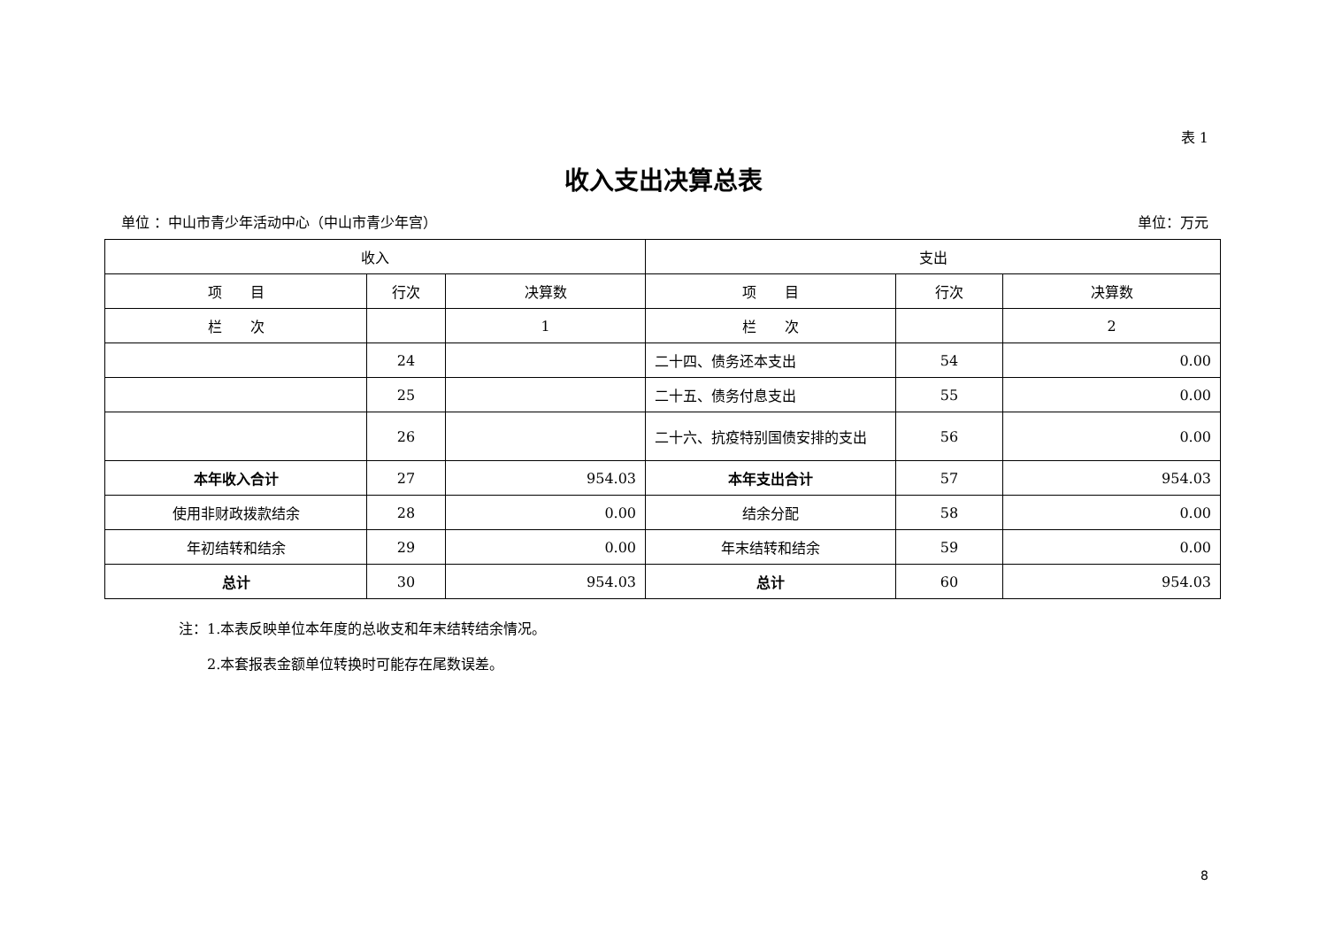表 1
收入支出决算总表
单位 ：中山市青少年活动中心（中山市青少年宫） 单位：万元
| 收入 | | | 支出 | | |
| 项 目 | 行次 | 决算数 | 项 目 | 行次 | 决算数 |
| 栏 次 | | 1 | 栏 次 | | 2 |
| | 24 | | 二十四、债务还本支出 | 54 | 0.00 |
| | 25 | | 二十五、债务付息支出 | 55 | 0.00 |
| | 26 | | 二十六、抗疫特别国债安排的支出 | 56 | 0.00 |
| 本年收入合计 | 27 | 954.03 | 本年支出合计 | 57 | 954.03 |
| 使用非财政拨款结余 | 28 | 0.00 | 结余分配 | 58 | 0.00 |
| 年初结转和结余 | 29 | 0.00 | 年末结转和结余 | 59 | 0.00 |
| 总计 | 30 | 954.03 | 总计 | 60 | 954.03 |
注：1.本表反映单位本年度的总收支和年末结转结余情况。
　　2.本套报表金额单位转换时可能存在尾数误差。
8